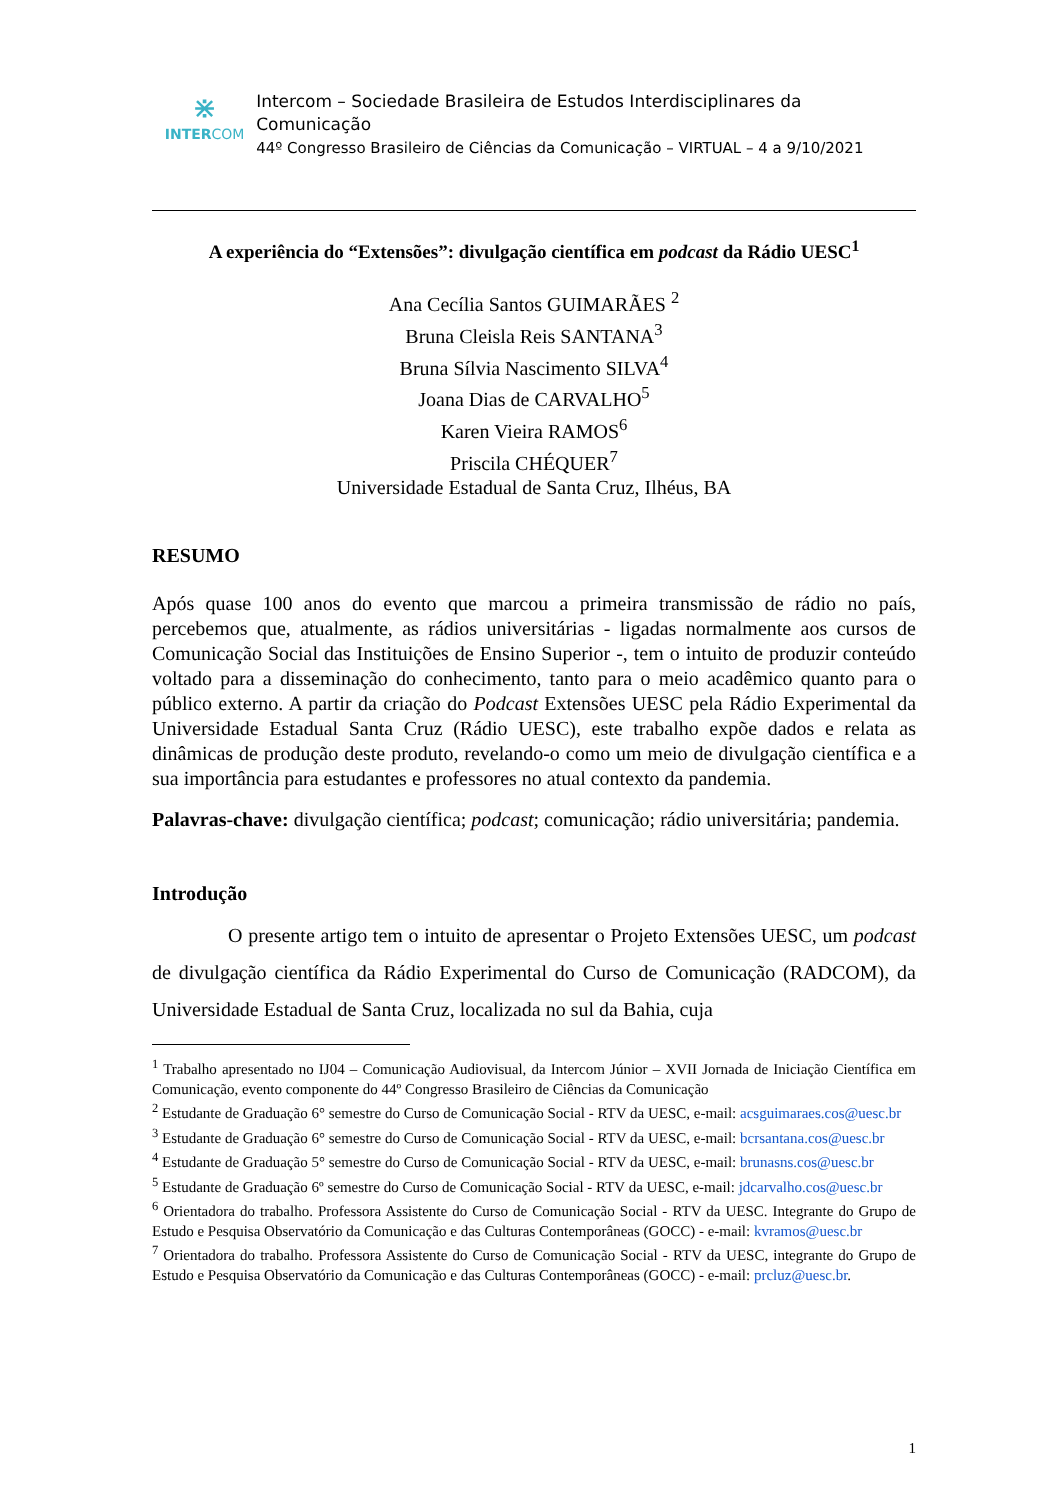⋇
INTERCOM
Intercom – Sociedade Brasileira de Estudos Interdisciplinares da Comunicação
44º Congresso Brasileiro de Ciências da Comunicação – VIRTUAL – 4 a 9/10/2021
A experiência do “Extensões”: divulgação científica em podcast da Rádio UESC<sup>1</sup>
Ana Cecília Santos GUIMARÃES <sup>2</sup>
Bruna Cleisla Reis SANTANA<sup>3</sup>
Bruna Sílvia Nascimento SILVA<sup>4</sup>
Joana Dias de CARVALHO<sup>5</sup>
Karen Vieira RAMOS<sup>6</sup>
Priscila CHÉQUER<sup>7</sup>
Universidade Estadual de Santa Cruz, Ilhéus, BA
RESUMO
Após quase 100 anos do evento que marcou a primeira transmissão de rádio no país, percebemos que, atualmente, as rádios universitárias - ligadas normalmente aos cursos de Comunicação Social das Instituições de Ensino Superior -, tem o intuito de produzir conteúdo voltado para a disseminação do conhecimento, tanto para o meio acadêmico quanto para o público externo. A partir da criação do Podcast Extensões UESC pela Rádio Experimental da Universidade Estadual Santa Cruz (Rádio UESC), este trabalho expõe dados e relata as dinâmicas de produção deste produto, revelando-o como um meio de divulgação científica e a sua importância para estudantes e professores no atual contexto da pandemia.
Palavras-chave: divulgação científica; podcast; comunicação; rádio universitária; pandemia.
Introdução
O presente artigo tem o intuito de apresentar o Projeto Extensões UESC, um podcast de divulgação científica da Rádio Experimental do Curso de Comunicação (RADCOM), da Universidade Estadual de Santa Cruz, localizada no sul da Bahia, cuja
<sup>1</sup> Trabalho apresentado no IJ04 – Comunicação Audiovisual, da Intercom Júnior – XVII Jornada de Iniciação Científica em Comunicação, evento componente do 44º Congresso Brasileiro de Ciências da Comunicação
<sup>2</sup> Estudante de Graduação 6° semestre do Curso de Comunicação Social - RTV da UESC, e-mail: acsguimaraes.cos@uesc.br
<sup>3</sup> Estudante de Graduação 6° semestre do Curso de Comunicação Social - RTV da UESC, e-mail: bcrsantana.cos@uesc.br
<sup>4</sup> Estudante de Graduação 5° semestre do Curso de Comunicação Social - RTV da UESC, e-mail: brunasns.cos@uesc.br
<sup>5</sup> Estudante de Graduação 6º semestre do Curso de Comunicação Social - RTV da UESC, e-mail: jdcarvalho.cos@uesc.br
<sup>6</sup> Orientadora do trabalho. Professora Assistente do Curso de Comunicação Social - RTV da UESC. Integrante do Grupo de Estudo e Pesquisa Observatório da Comunicação e das Culturas Contemporâneas (GOCC) - e-mail: kvramos@uesc.br
<sup>7</sup> Orientadora do trabalho. Professora Assistente do Curso de Comunicação Social - RTV da UESC, integrante do Grupo de Estudo e Pesquisa Observatório da Comunicação e das Culturas Contemporâneas (GOCC) - e-mail: prcluz@uesc.br.
1